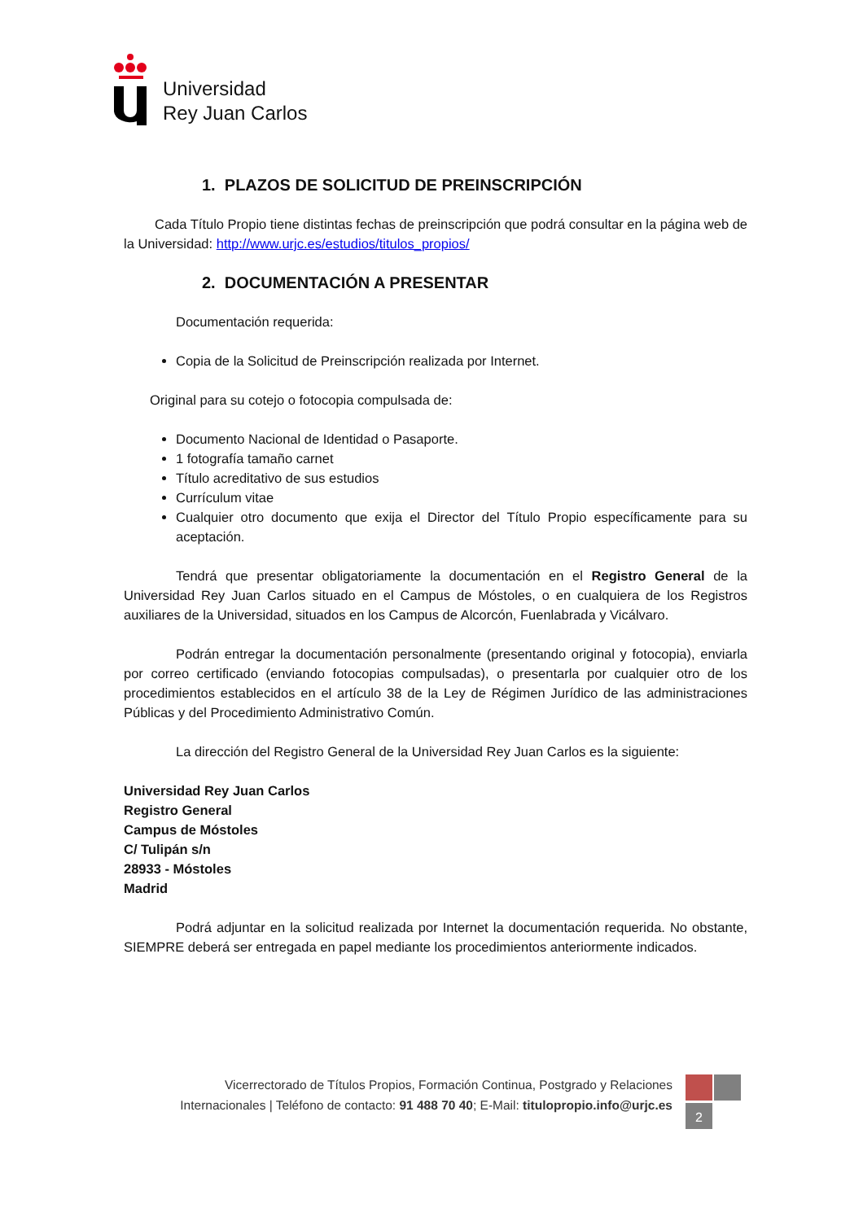Universidad
Rey Juan Carlos
1. PLAZOS DE SOLICITUD DE PREINSCRIPCIÓN
Cada Título Propio tiene distintas fechas de preinscripción que podrá consultar en la página web de la Universidad: http://www.urjc.es/estudios/titulos_propios/
2. DOCUMENTACIÓN A PRESENTAR
Documentación requerida:
Copia de la Solicitud de Preinscripción realizada por Internet.
Original para su cotejo o fotocopia compulsada de:
Documento Nacional de Identidad o Pasaporte.
1 fotografía tamaño carnet
Título acreditativo de sus estudios
Currículum vitae
Cualquier otro documento que exija el Director del Título Propio específicamente para su aceptación.
Tendrá que presentar obligatoriamente la documentación en el Registro General de la Universidad Rey Juan Carlos situado en el Campus de Móstoles, o en cualquiera de los Registros auxiliares de la Universidad, situados en los Campus de Alcorcón, Fuenlabrada y Vicálvaro.
Podrán entregar la documentación personalmente (presentando original y fotocopia), enviarla por correo certificado (enviando fotocopias compulsadas), o presentarla por cualquier otro de los procedimientos establecidos en el artículo 38 de la Ley de Régimen Jurídico de las administraciones Públicas y del Procedimiento Administrativo Común.
La dirección del Registro General de la Universidad Rey Juan Carlos es la siguiente:
Universidad Rey Juan Carlos
Registro General
Campus de Móstoles
C/ Tulipán s/n
28933 - Móstoles
Madrid
Podrá adjuntar en la solicitud realizada por Internet la documentación requerida. No obstante, SIEMPRE deberá ser entregada en papel mediante los procedimientos anteriormente indicados.
Vicerrectorado de Títulos Propios, Formación Continua, Postgrado y Relaciones Internacionales | Teléfono de contacto: 91 488 70 40; E-Mail: titulopropio.info@urjc.es
2